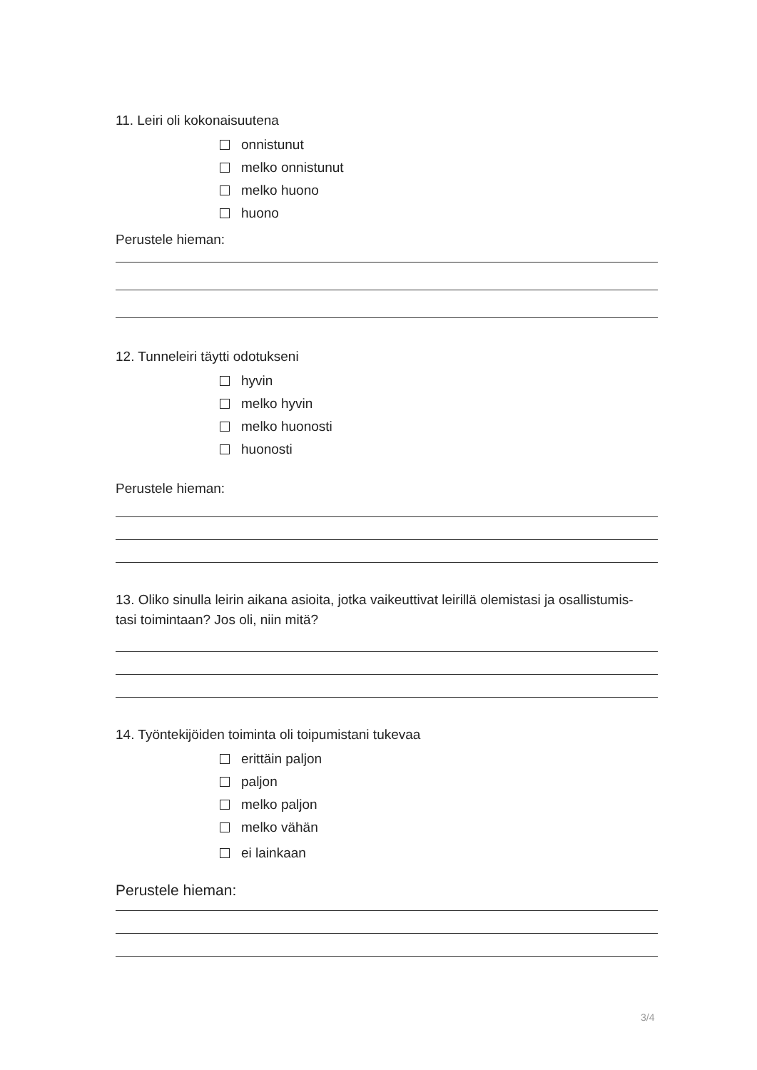11. Leiri oli kokonaisuutena
onnistunut
melko onnistunut
melko huono
huono
Perustele hieman:
12. Tunneleiri täytti odotukseni
hyvin
melko hyvin
melko huonosti
huonosti
Perustele hieman:
13. Oliko sinulla leirin aikana asioita, jotka vaikeuttivat leirillä olemistasi ja osallistumis-
tasi toimintaan? Jos oli, niin mitä?
14. Työntekijöiden toiminta oli toipumistani tukevaa
erittäin paljon
paljon
melko paljon
melko vähän
ei lainkaan
Perustele hieman:
3/4